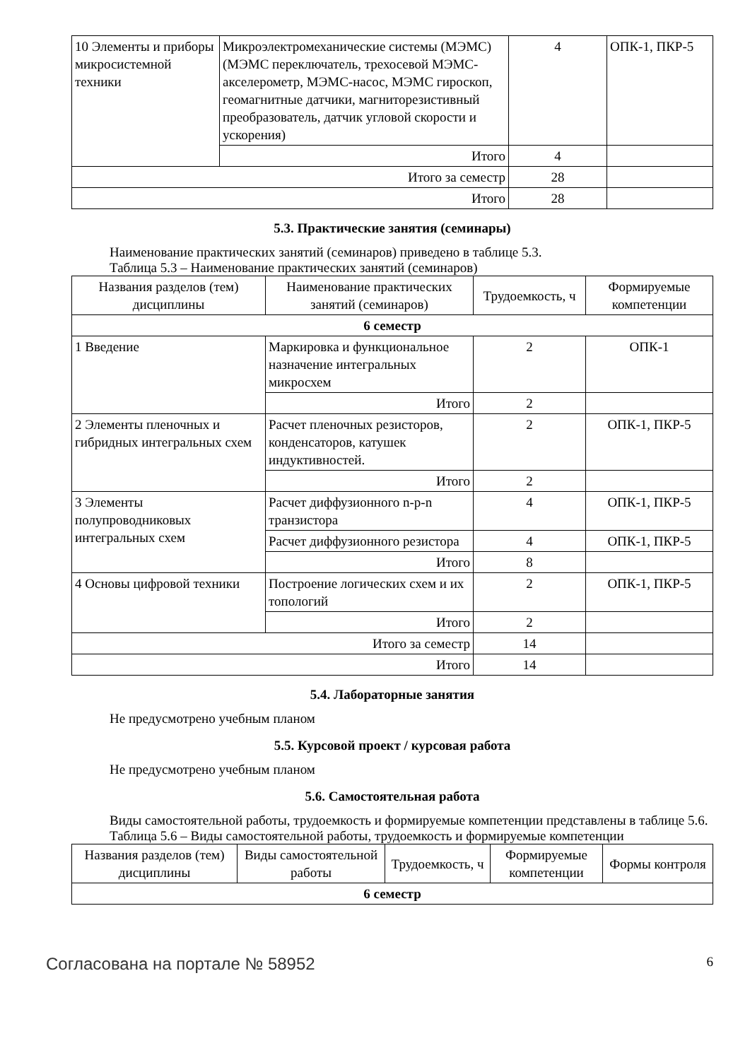| 10 Элементы и приборы микросистемной техники | Микроэлектромеханические системы (МЭМС) (МЭМС переключатель, трехосевой МЭМС-акселерометр, МЭМС-насос, МЭМС гироскоп, геомагнитные датчики, магниторезистивный преобразователь, датчик угловой скорости и ускорения) | 4 | ОПК-1, ПКР-5 |
| | Итого | 4 | |
| Итого за семестр | | 28 | |
| Итого | | 28 | |
5.3. Практические занятия (семинары)
Наименование практических занятий (семинаров) приведено в таблице 5.3.
Таблица 5.3 – Наименование практических занятий (семинаров)
| Названия разделов (тем) дисциплины | Наименование практических занятий (семинаров) | Трудоемкость, ч | Формируемые компетенции |
| --- | --- | --- | --- |
| 6 семестр | | | |
| 1 Введение | Маркировка и функциональное назначение интегральных микросхем | 2 | ОПК-1 |
| | Итого | 2 | |
| 2 Элементы пленочных и гибридных интегральных схем | Расчет пленочных резисторов, конденсаторов, катушек индуктивностей. | 2 | ОПК-1, ПКР-5 |
| | Итого | 2 | |
| 3 Элементы полупроводниковых интегральных схем | Расчет диффузионного n-p-n транзистора | 4 | ОПК-1, ПКР-5 |
| | Расчет диффузионного резистора | 4 | ОПК-1, ПКР-5 |
| | Итого | 8 | |
| 4 Основы цифровой техники | Построение логических схем и их топологий | 2 | ОПК-1, ПКР-5 |
| | Итого | 2 | |
| Итого за семестр | | 14 | |
| Итого | | 14 | |
5.4. Лабораторные занятия
Не предусмотрено учебным планом
5.5. Курсовой проект / курсовая работа
Не предусмотрено учебным планом
5.6. Самостоятельная работа
Виды самостоятельной работы, трудоемкость и формируемые компетенции представлены в таблице 5.6.
Таблица 5.6 – Виды самостоятельной работы, трудоемкость и формируемые компетенции
| Названия разделов (тем) дисциплины | Виды самостоятельной работы | Трудоемкость, ч | Формируемые компетенции | Формы контроля |
| --- | --- | --- | --- | --- |
| 6 семестр | | | | |
Согласована на портале № 58952 6